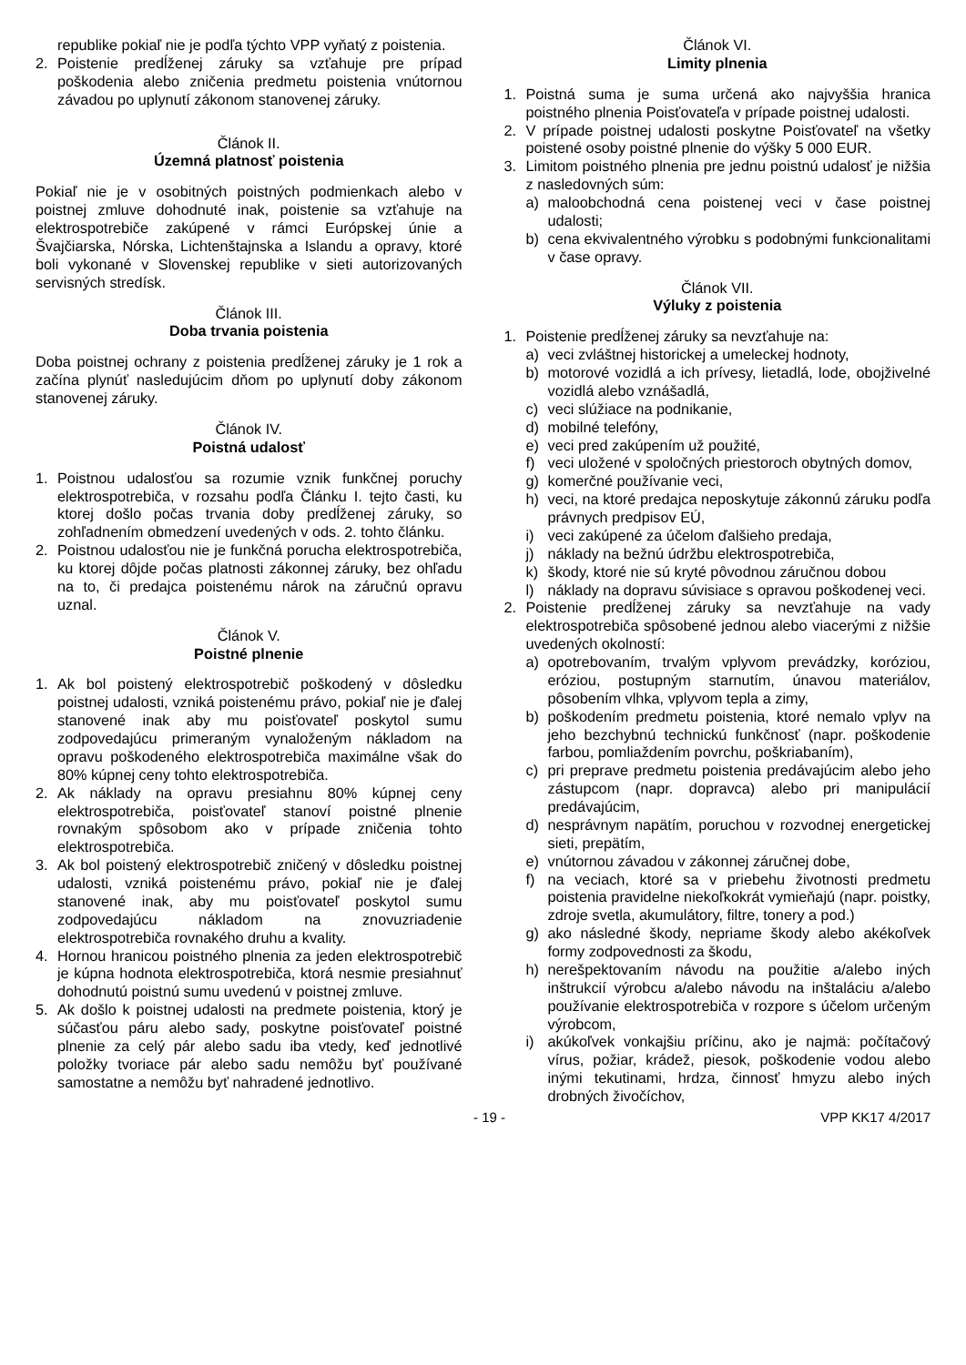republike pokiaľ nie je podľa týchto VPP vyňatý z poistenia.
2. Poistenie predĺženej záruky sa vzťahuje pre prípad poškodenia alebo zničenia predmetu poistenia vnútornou závadou po uplynutí zákonom stanovenej záruky.
Článok II.
Územná platnosť poistenia
Pokiaľ nie je v osobitných poistných podmienkach alebo v poistnej zmluve dohodnuté inak, poistenie sa vzťahuje na elektrospotrebiče zakúpené v rámci Európskej únie a Švajčiarska, Nórska, Lichtenštajnska a Islandu a opravy, ktoré boli vykonané v Slovenskej republike v sieti autorizovaných servisných stredísk.
Článok III.
Doba trvania poistenia
Doba poistnej ochrany z poistenia predĺženej záruky je 1 rok a začína plynúť nasledujúcim dňom po uplynutí doby zákonom stanovenej záruky.
Článok IV.
Poistná udalosť
1. Poistnou udalosťou sa rozumie vznik funkčnej poruchy elektrospotrebiča, v rozsahu podľa Článku I. tejto časti, ku ktorej došlo počas trvania doby predĺženej záruky, so zohľadnením obmedzení uvedených v ods. 2. tohto článku.
2. Poistnou udalosťou nie je funkčná porucha elektrospotrebiča, ku ktorej dôjde počas platnosti zákonnej záruky, bez ohľadu na to, či predajca poistenému nárok na záručnú opravu uznal.
Článok V.
Poistné plnenie
1. Ak bol poistený elektrospotrebič poškodený v dôsledku poistnej udalosti, vzniká poistenému právo, pokiaľ nie je ďalej stanovené inak aby mu poisťovateľ poskytol sumu zodpovedajúcu primeraným vynaloženým nákladom na opravu poškodeného elektrospotrebiča maximálne však do 80% kúpnej ceny tohto elektrospotrebiča.
2. Ak náklady na opravu presiahnu 80% kúpnej ceny elektrospotrebiča, poisťovateľ stanoví poistné plnenie rovnakým spôsobom ako v prípade zničenia tohto elektrospotrebiča.
3. Ak bol poistený elektrospotrebič zničený v dôsledku poistnej udalosti, vzniká poistenému právo, pokiaľ nie je ďalej stanovené inak, aby mu poisťovateľ poskytol sumu zodpovedajúcu nákladom na znovuzriadenie elektrospotrebiča rovnakého druhu a kvality.
4. Hornou hranicou poistného plnenia za jeden elektrospotrebič je kúpna hodnota elektrospotrebiča, ktorá nesmie presiahnuť dohodnutú poistnú sumu uvedenú v poistnej zmluve.
5. Ak došlo k poistnej udalosti na predmete poistenia, ktorý je súčasťou páru alebo sady, poskytne poisťovateľ poistné plnenie za celý pár alebo sadu iba vtedy, keď jednotlivé položky tvoriace pár alebo sadu nemôžu byť používané samostatne a nemôžu byť nahradené jednotlivo.
Článok VI.
Limity plnenia
1. Poistná suma je suma určená ako najvyššia hranica poistného plnenia Poisťovateľa v prípade poistnej udalosti.
2. V prípade poistnej udalosti poskytne Poisťovateľ na všetky poistené osoby poistné plnenie do výšky 5 000 EUR.
3. Limitom poistného plnenia pre jednu poistnú udalosť je nižšia z nasledovných súm:
a) maloobchodná cena poistenej veci v čase poistnej udalosti;
b) cena ekvivalentného výrobku s podobnými funkcionalitami v čase opravy.
Článok VII.
Výluky z poistenia
1. Poistenie predĺženej záruky sa nevzťahuje na:
a) veci zvláštnej historickej a umeleckej hodnoty,
b) motorové vozidlá a ich prívesy, lietadlá, lode, obojživelné vozidlá alebo vznášadlá,
c) veci slúžiace na podnikanie,
d) mobilné telefóny,
e) veci pred zakúpením už použité,
f) veci uložené v spoločných priestoroch obytných domov,
g) komerčné používanie veci,
h) veci, na ktoré predajca neposkytuje zákonnú záruku podľa právnych predpisov EÚ,
i) veci zakúpené za účelom ďalšieho predaja,
j) náklady na bežnú údržbu elektrospotrebiča,
k) škody, ktoré nie sú kryté pôvodnou záručnou dobou
l) náklady na dopravu súvisiace s opravou poškodenej veci.
2. Poistenie predĺženej záruky sa nevzťahuje na vady elektrospotrebiča spôsobené jednou alebo viacerými z nižšie uvedených okolností:
a) opotrebovaním, trvalým vplyvom prevádzky, koróziou, eróziou, postupným starnutím, únavou materiálov, pôsobením vlhka, vplyvom tepla a zimy,
b) poškodením predmetu poistenia, ktoré nemalo vplyv na jeho bezchybnú technickú funkčnosť (napr. poškodenie farbou, pomliaždením povrchu, poškriabaním),
c) pri preprave predmetu poistenia predávajúcim alebo jeho zástupcom (napr. dopravca) alebo pri manipulácií predávajúcim,
d) nesprávnym napätím, poruchou v rozvodnej energetickej sieti, prepätím,
e) vnútornou závadou v zákonnej záručnej dobe,
f) na veciach, ktoré sa v priebehu životnosti predmetu poistenia pravidelne niekoľkokrát vymieňajú (napr. poistky, zdroje svetla, akumulátory, filtre, tonery a pod.)
g) ako následné škody, nepriame škody alebo akékoľvek formy zodpovednosti za škodu,
h) nerešpektovaním návodu na použitie a/alebo iných inštrukcií výrobcu a/alebo návodu na inštaláciu a/alebo používanie elektrospotrebiča v rozpore s účelom určeným výrobcom,
i) akúkoľvek vonkajšiu príčinu, ako je najmä: počítačový vírus, požiar, krádež, piesok, poškodenie vodou alebo inými tekutinami, hrdza, činnosť hmyzu alebo iných drobných živočíchov,
- 19 - VPP KK17 4/2017